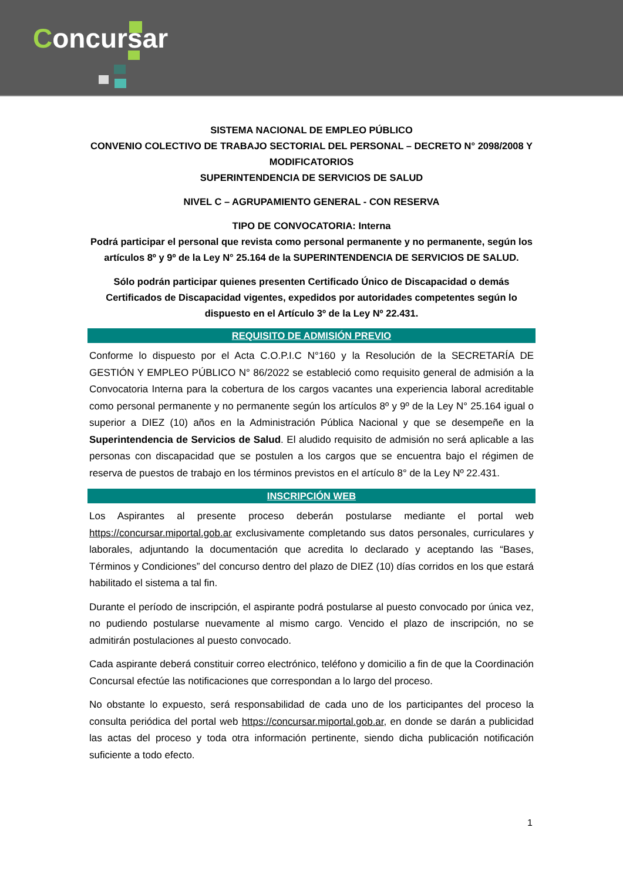Concursar
SISTEMA NACIONAL DE EMPLEO PÚBLICO
CONVENIO COLECTIVO DE TRABAJO SECTORIAL DEL PERSONAL – DECRETO N° 2098/2008 Y MODIFICATORIOS
SUPERINTENDENCIA DE SERVICIOS DE SALUD
NIVEL C – AGRUPAMIENTO GENERAL - CON RESERVA
TIPO DE CONVOCATORIA: Interna
Podrá participar el personal que revista como personal permanente y no permanente, según los artículos 8º y 9º de la Ley N° 25.164 de la SUPERINTENDENCIA DE SERVICIOS DE SALUD.
Sólo podrán participar quienes presenten Certificado Único de Discapacidad o demás Certificados de Discapacidad vigentes, expedidos por autoridades competentes según lo dispuesto en el Artículo 3º de la Ley Nº 22.431.
REQUISITO DE ADMISIÓN PREVIO
Conforme lo dispuesto por el Acta C.O.P.I.C N°160 y la Resolución de la SECRETARÍA DE GESTIÓN Y EMPLEO PÚBLICO N° 86/2022 se estableció como requisito general de admisión a la Convocatoria Interna para la cobertura de los cargos vacantes una experiencia laboral acreditable como personal permanente y no permanente según los artículos 8º y 9º de la Ley N° 25.164 igual o superior a DIEZ (10) años en la Administración Pública Nacional y que se desempeñe en la Superintendencia de Servicios de Salud. El aludido requisito de admisión no será aplicable a las personas con discapacidad que se postulen a los cargos que se encuentra bajo el régimen de reserva de puestos de trabajo en los términos previstos en el artículo 8° de la Ley Nº 22.431.
INSCRIPCIÓN WEB
Los Aspirantes al presente proceso deberán postularse mediante el portal web https://concursar.miportal.gob.ar exclusivamente completando sus datos personales, curriculares y laborales, adjuntando la documentación que acredita lo declarado y aceptando las “Bases, Términos y Condiciones” del concurso dentro del plazo de DIEZ (10) días corridos en los que estará habilitado el sistema a tal fin.
Durante el período de inscripción, el aspirante podrá postularse al puesto convocado por única vez, no pudiendo postularse nuevamente al mismo cargo. Vencido el plazo de inscripción, no se admitirán postulaciones al puesto convocado.
Cada aspirante deberá constituir correo electrónico, teléfono y domicilio a fin de que la Coordinación Concursal efectúe las notificaciones que correspondan a lo largo del proceso.
No obstante lo expuesto, será responsabilidad de cada uno de los participantes del proceso la consulta periódica del portal web https://concursar.miportal.gob.ar, en donde se darán a publicidad las actas del proceso y toda otra información pertinente, siendo dicha publicación notificación suficiente a todo efecto.
1